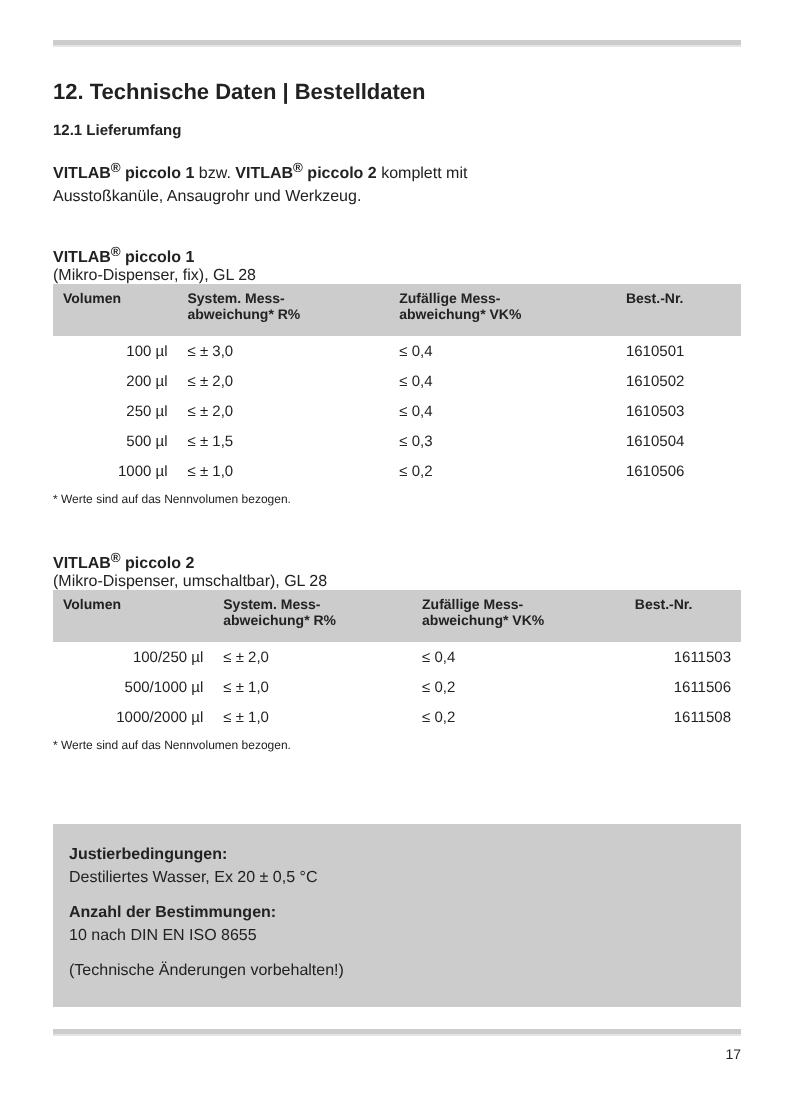12. Technische Daten | Bestelldaten
12.1 Lieferumfang
VITLAB<sup>®</sup> piccolo 1 bzw. VITLAB<sup>®</sup> piccolo 2 komplett mit
Ausstoßkanüle, Ansaugrohr und Werkzeug.
VITLAB<sup>®</sup> piccolo 1
(Mikro-Dispenser, fix), GL 28
| Volumen | System. Mess- abweichung* R% | Zufällige Mess- abweichung* VK% | Best.-Nr. |
| --- | --- | --- | --- |
| 100 µl | ≤ ± 3,0 | ≤ 0,4 | 1610501 |
| 200 µl | ≤ ± 2,0 | ≤ 0,4 | 1610502 |
| 250 µl | ≤ ± 2,0 | ≤ 0,4 | 1610503 |
| 500 µl | ≤ ± 1,5 | ≤ 0,3 | 1610504 |
| 1000 µl | ≤ ± 1,0 | ≤ 0,2 | 1610506 |
* Werte sind auf das Nennvolumen bezogen.
VITLAB<sup>®</sup> piccolo 2
(Mikro-Dispenser, umschaltbar), GL 28
| Volumen | System. Mess- abweichung* R% | Zufällige Mess- abweichung* VK% | Best.-Nr. |
| --- | --- | --- | --- |
| 100/250 µl | ≤ ± 2,0 | ≤ 0,4 | 1611503 |
| 500/1000 µl | ≤ ± 1,0 | ≤ 0,2 | 1611506 |
| 1000/2000 µl | ≤ ± 1,0 | ≤ 0,2 | 1611508 |
* Werte sind auf das Nennvolumen bezogen.
Justierbedingungen:
Destiliertes Wasser, Ex 20 ± 0,5 °C
Anzahl der Bestimmungen:
10 nach DIN EN ISO 8655
(Technische Änderungen vorbehalten!)
17